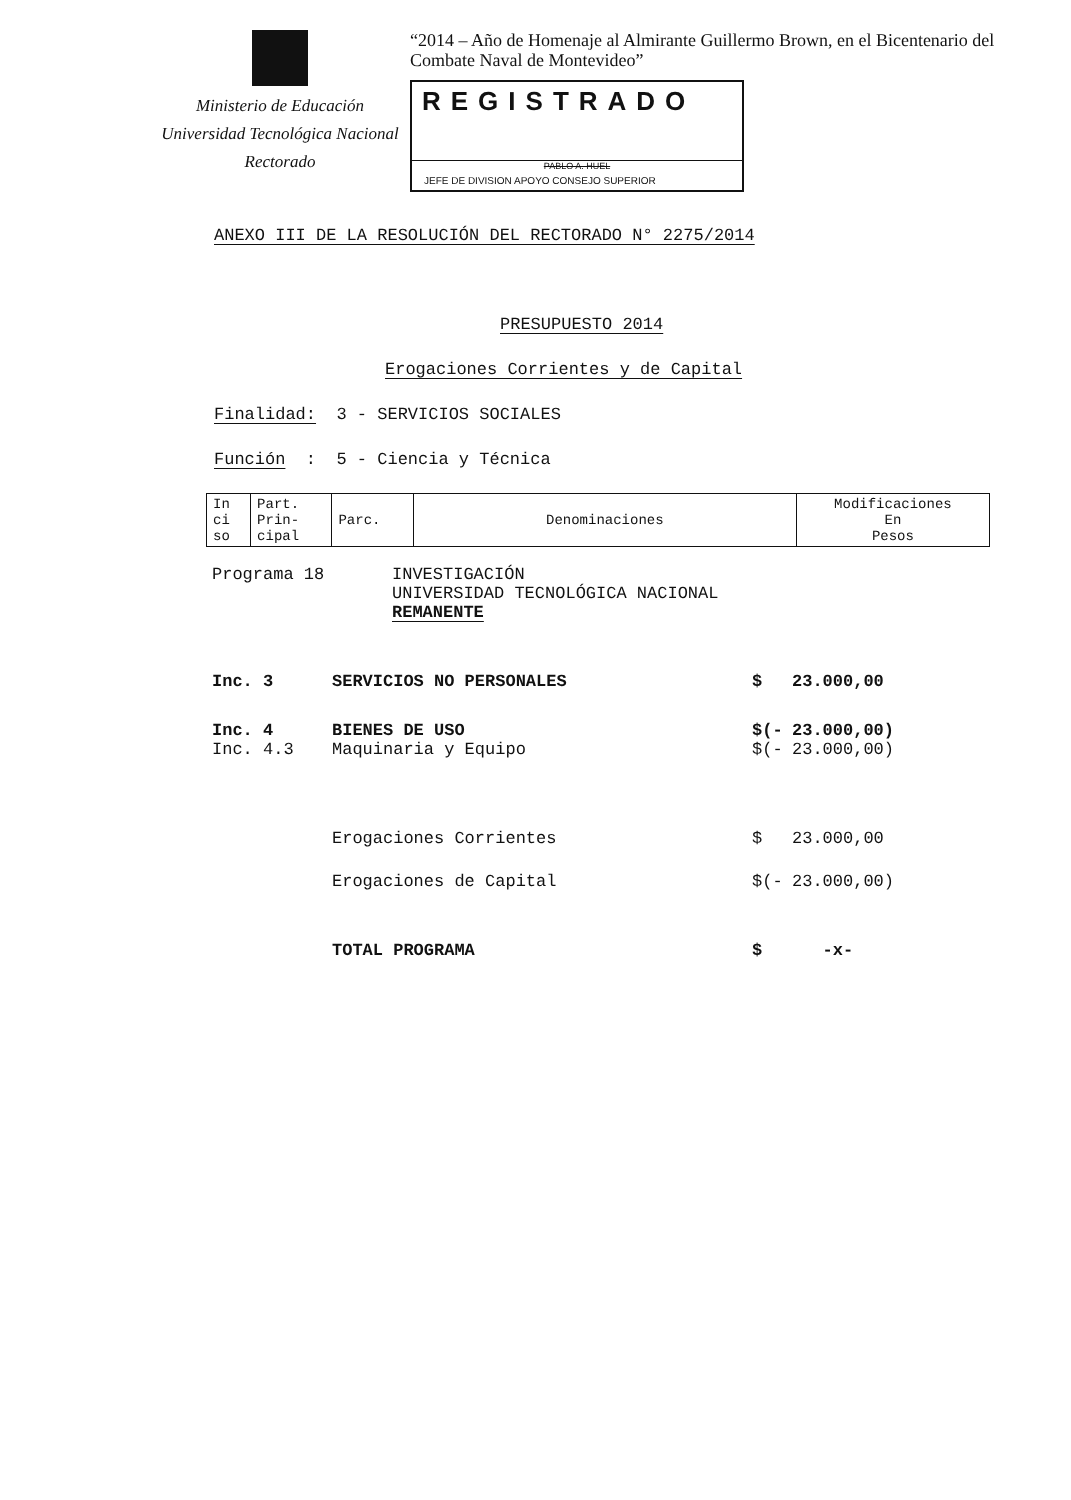Ministerio de Educación
Universidad Tecnológica Nacional
Rectorado
“2014 – Año de Homenaje al Almirante Guillermo Brown, en el Bicentenario del Combate Naval de Montevideo”
REGISTRADO
PABLO A. HUEL
JEFE DE DIVISION APOYO CONSEJO SUPERIOR
ANEXO III DE LA RESOLUCIÓN DEL RECTORADO N° 2275/2014
PRESUPUESTO 2014
Erogaciones Corrientes y de Capital
Finalidad: 3 - SERVICIOS SOCIALES
Función : 5 - Ciencia y Técnica
| In ci so | Part. Prin- cipal | Parc. | Denominaciones | Modificaciones En Pesos |
Programa 18 INVESTIGACIÓN
UNIVERSIDAD TECNOLÓGICA NACIONAL
REMANENTE
Inc. 3 SERVICIOS NO PERSONALES $ 23.000,00
Inc. 4 BIENES DE USO $(- 23.000,00)
Inc. 4.3 Maquinaria y Equipo $(- 23.000,00)
Erogaciones Corrientes $ 23.000,00
Erogaciones de Capital $(- 23.000,00)
TOTAL PROGRAMA $ -x-